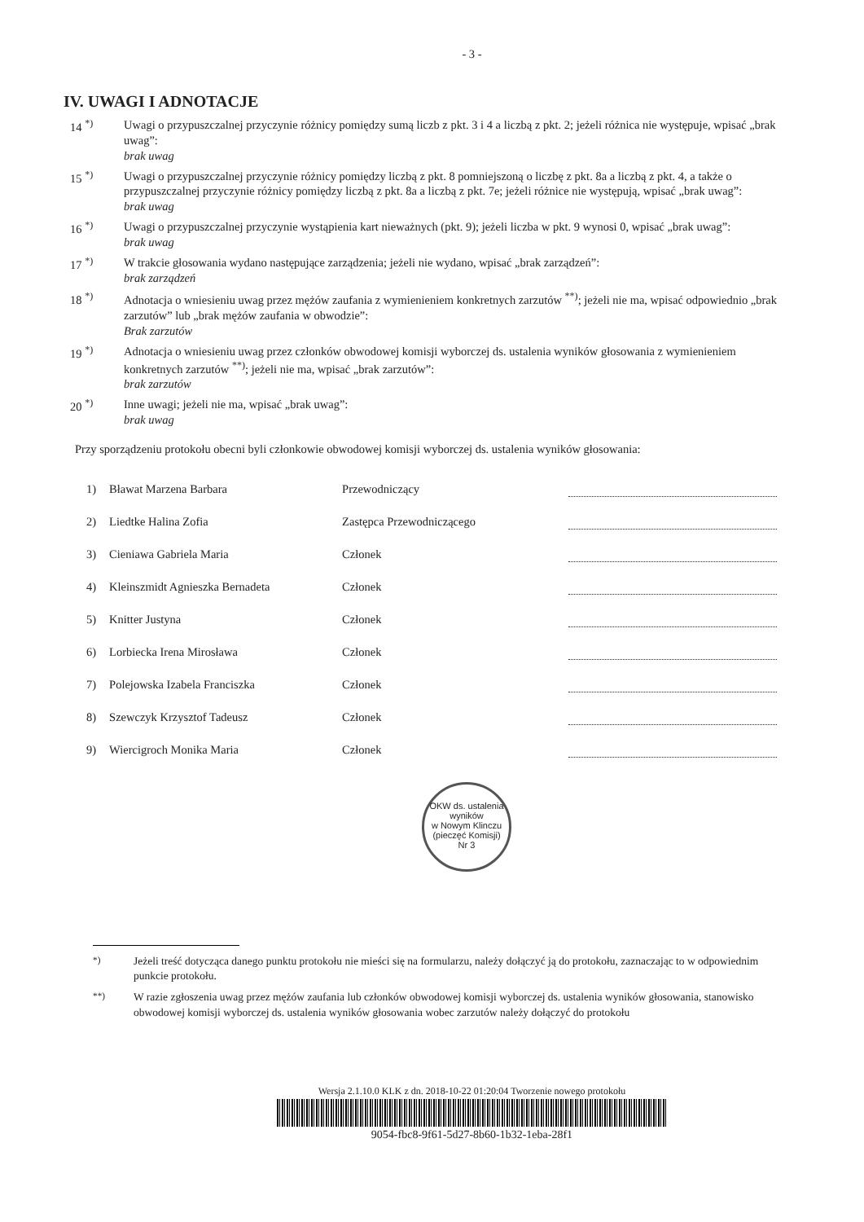- 3 -
IV. UWAGI I ADNOTACJE
14 <sup>*)</sup> Uwagi o przypuszczalnej przyczynie różnicy pomiędzy sumą liczb z pkt. 3 i 4 a liczbą z pkt. 2; jeżeli różnica nie występuje, wpisać „brak uwag”:
brak uwag
15 <sup>*)</sup> Uwagi o przypuszczalnej przyczynie różnicy pomiędzy liczbą z pkt. 8 pomniejszoną o liczbę z pkt. 8a a liczbą z pkt. 4, a także o przypuszczalnej przyczynie różnicy pomiędzy liczbą z pkt. 8a a liczbą z pkt. 7e; jeżeli różnice nie występują, wpisać „brak uwag”:
brak uwag
16 <sup>*)</sup> Uwagi o przypuszczalnej przyczynie wystąpienia kart nieważnych (pkt. 9); jeżeli liczba w pkt. 9 wynosi 0, wpisać „brak uwag”:
brak uwag
17 <sup>*)</sup> W trakcie głosowania wydano następujące zarządzenia; jeżeli nie wydano, wpisać „brak zarządzeń”:
brak zarządzeń
18 <sup>*)</sup> Adnotacja o wniesieniu uwag przez mężów zaufania z wymienieniem konkretnych zarzutów <sup>**)</sup>; jeżeli nie ma, wpisać odpowiednio „brak zarzutów” lub „brak mężów zaufania w obwodzie”:
Brak zarzutów
19 <sup>*)</sup> Adnotacja o wniesieniu uwag przez członków obwodowej komisji wyborczej ds. ustalenia wyników głosowania z wymienieniem konkretnych zarzutów <sup>**)</sup>; jeżeli nie ma, wpisać „brak zarzutów”:
brak zarzutów
20 <sup>*)</sup> Inne uwagi; jeżeli nie ma, wpisać „brak uwag”:
brak uwag
Przy sporządzeniu protokołu obecni byli członkowie obwodowej komisji wyborczej ds. ustalenia wyników głosowania:
| 1) | Bławat Marzena Barbara | Przewodniczący | |
| 2) | Liedtke Halina Zofia | Zastępca Przewodniczącego | |
| 3) | Cieniawa Gabriela Maria | Członek | |
| 4) | Kleinszmidt Agnieszka Bernadeta | Członek | |
| 5) | Knitter Justyna | Członek | |
| 6) | Lorbiecka Irena Mirosława | Członek | |
| 7) | Polejowska Izabela Franciszka | Członek | |
| 8) | Szewczyk Krzysztof Tadeusz | Członek | |
| 9) | Wiercigroch Monika Maria | Członek | |
OKW ds. ustalenia wyników
w Nowym Klinczu
(pieczęć Komisji)
Nr 3
<sup>*)</sup> Jeżeli treść dotycząca danego punktu protokołu nie mieści się na formularzu, należy dołączyć ją do protokołu, zaznaczając to w odpowiednim punkcie protokołu.
<sup>**)</sup> W razie zgłoszenia uwag przez mężów zaufania lub członków obwodowej komisji wyborczej ds. ustalenia wyników głosowania, stanowisko obwodowej komisji wyborczej ds. ustalenia wyników głosowania wobec zarzutów należy dołączyć do protokołu
Wersja 2.1.10.0 KLK z dn. 2018-10-22 01:20:04 Tworzenie nowego protokołu
9054-fbc8-9f61-5d27-8b60-1b32-1eba-28f1